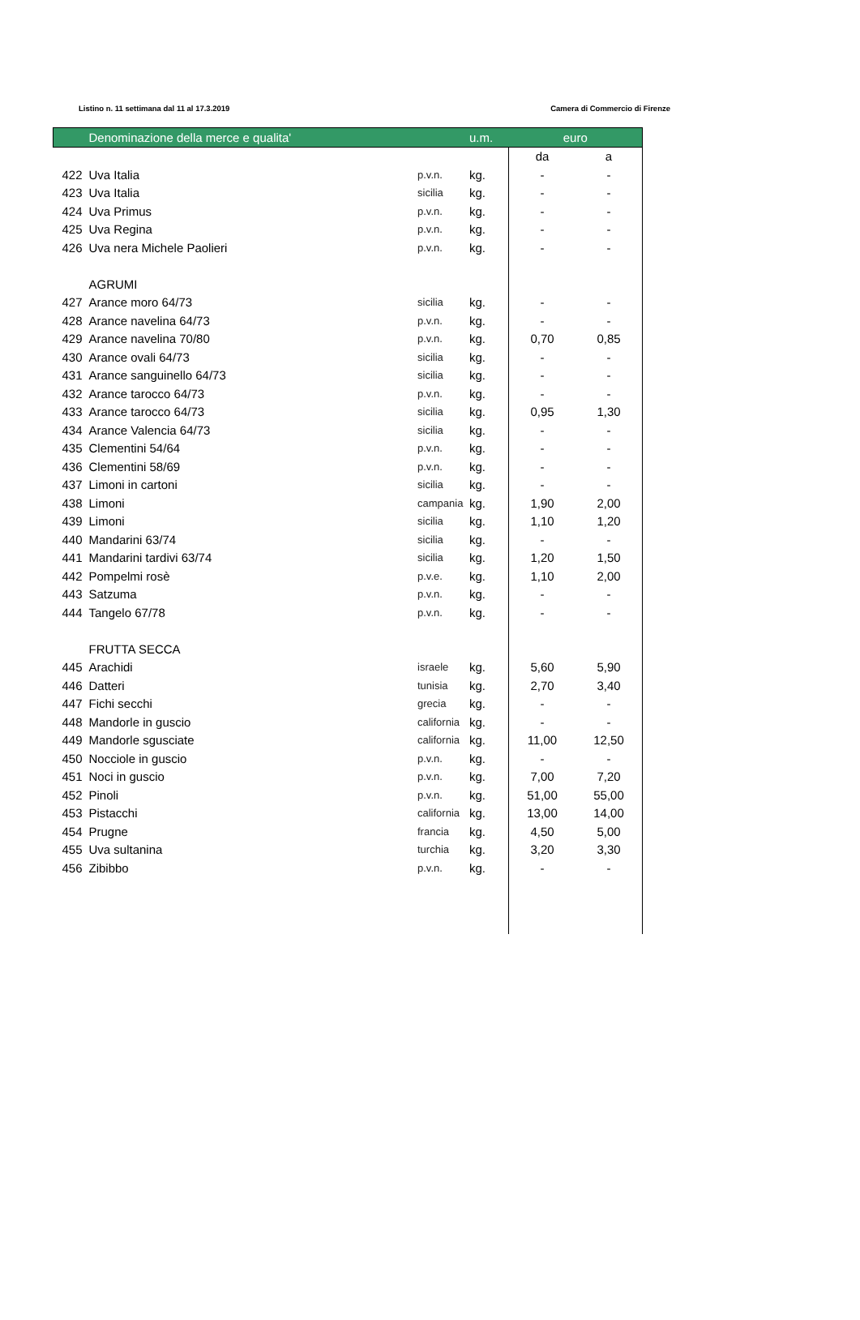Listino n. 11 settimana dal 11 al 17.3.2019 Camera di Commercio di Firenze
| | Denominazione della merce e qualita' | | u.m. | euro | |
| --- | --- | --- | --- | --- | --- |
| | | | | da | a |
| 422 | Uva Italia | p.v.n. | kg. | - | - |
| 423 | Uva Italia | sicilia | kg. | - | - |
| 424 | Uva Primus | p.v.n. | kg. | - | - |
| 425 | Uva Regina | p.v.n. | kg. | - | - |
| 426 | Uva nera Michele Paolieri | p.v.n. | kg. | - | - |
| | AGRUMI | | | | |
| 427 | Arance moro 64/73 | sicilia | kg. | - | - |
| 428 | Arance navelina 64/73 | p.v.n. | kg. | - | - |
| 429 | Arance navelina 70/80 | p.v.n. | kg. | 0,70 | 0,85 |
| 430 | Arance ovali 64/73 | sicilia | kg. | - | - |
| 431 | Arance sanguinello 64/73 | sicilia | kg. | - | - |
| 432 | Arance tarocco 64/73 | p.v.n. | kg. | - | - |
| 433 | Arance tarocco 64/73 | sicilia | kg. | 0,95 | 1,30 |
| 434 | Arance Valencia 64/73 | sicilia | kg. | - | - |
| 435 | Clementini 54/64 | p.v.n. | kg. | - | - |
| 436 | Clementini 58/69 | p.v.n. | kg. | - | - |
| 437 | Limoni in cartoni | sicilia | kg. | - | - |
| 438 | Limoni | campania | kg. | 1,90 | 2,00 |
| 439 | Limoni | sicilia | kg. | 1,10 | 1,20 |
| 440 | Mandarini 63/74 | sicilia | kg. | - | - |
| 441 | Mandarini tardivi 63/74 | sicilia | kg. | 1,20 | 1,50 |
| 442 | Pompelmi rosè | p.v.e. | kg. | 1,10 | 2,00 |
| 443 | Satzuma | p.v.n. | kg. | - | - |
| 444 | Tangelo 67/78 | p.v.n. | kg. | - | - |
| | FRUTTA SECCA | | | | |
| 445 | Arachidi | israele | kg. | 5,60 | 5,90 |
| 446 | Datteri | tunisia | kg. | 2,70 | 3,40 |
| 447 | Fichi secchi | grecia | kg. | - | - |
| 448 | Mandorle in guscio | california | kg. | - | - |
| 449 | Mandorle sgusciate | california | kg. | 11,00 | 12,50 |
| 450 | Nocciole in guscio | p.v.n. | kg. | - | - |
| 451 | Noci in guscio | p.v.n. | kg. | 7,00 | 7,20 |
| 452 | Pinoli | p.v.n. | kg. | 51,00 | 55,00 |
| 453 | Pistacchi | california | kg. | 13,00 | 14,00 |
| 454 | Prugne | francia | kg. | 4,50 | 5,00 |
| 455 | Uva sultanina | turchia | kg. | 3,20 | 3,30 |
| 456 | Zibibbo | p.v.n. | kg. | - | - |